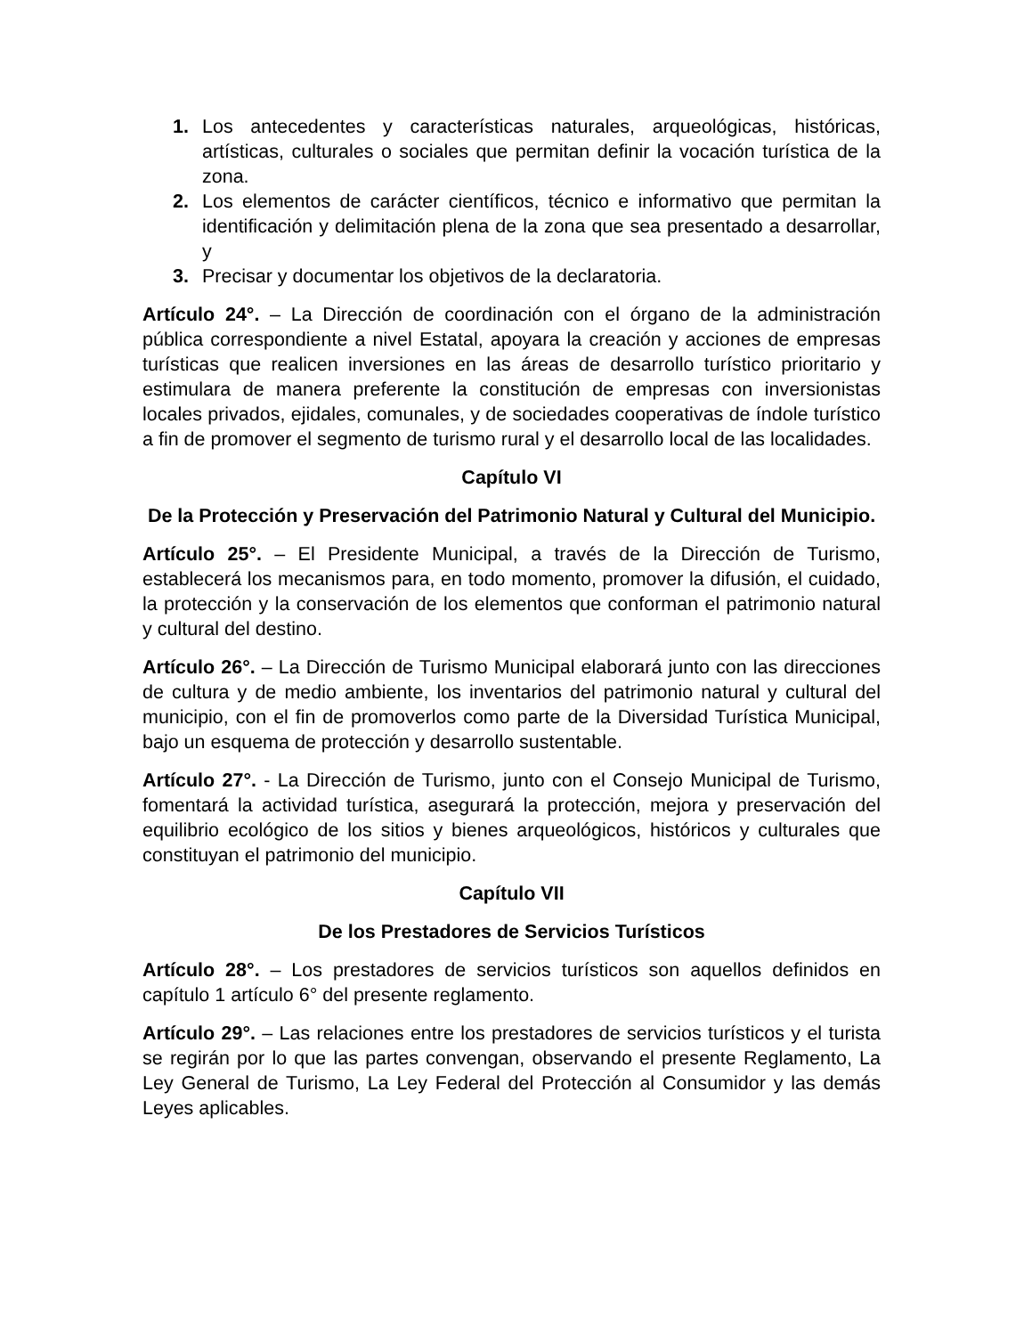1. Los antecedentes y características naturales, arqueológicas, históricas, artísticas, culturales o sociales que permitan definir la vocación turística de la zona.
2. Los elementos de carácter científicos, técnico e informativo que permitan la identificación y delimitación plena de la zona que sea presentado a desarrollar, y
3. Precisar y documentar los objetivos de la declaratoria.
Artículo 24°. – La Dirección de coordinación con el órgano de la administración pública correspondiente a nivel Estatal, apoyara la creación y acciones de empresas turísticas que realicen inversiones en las áreas de desarrollo turístico prioritario y estimulara de manera preferente la constitución de empresas con inversionistas locales privados, ejidales, comunales, y de sociedades cooperativas de índole turístico a fin de promover el segmento de turismo rural y el desarrollo local de las localidades.
Capítulo VI
De la Protección y Preservación del Patrimonio Natural y Cultural del Municipio.
Artículo 25°. – El Presidente Municipal, a través de la Dirección de Turismo, establecerá los mecanismos para, en todo momento, promover la difusión, el cuidado, la protección y la conservación de los elementos que conforman el patrimonio natural y cultural del destino.
Artículo 26°. – La Dirección de Turismo Municipal elaborará junto con las direcciones de cultura y de medio ambiente, los inventarios del patrimonio natural y cultural del municipio, con el fin de promoverlos como parte de la Diversidad Turística Municipal, bajo un esquema de protección y desarrollo sustentable.
Artículo 27°. - La Dirección de Turismo, junto con el Consejo Municipal de Turismo, fomentará la actividad turística, asegurará la protección, mejora y preservación del equilibrio ecológico de los sitios y bienes arqueológicos, históricos y culturales que constituyan el patrimonio del municipio.
Capítulo VII
De los Prestadores de Servicios Turísticos
Artículo 28°. – Los prestadores de servicios turísticos son aquellos definidos en capítulo 1 artículo 6° del presente reglamento.
Artículo 29°. – Las relaciones entre los prestadores de servicios turísticos y el turista se regirán por lo que las partes convengan, observando el presente Reglamento, La Ley General de Turismo, La Ley Federal del Protección al Consumidor y las demás Leyes aplicables.